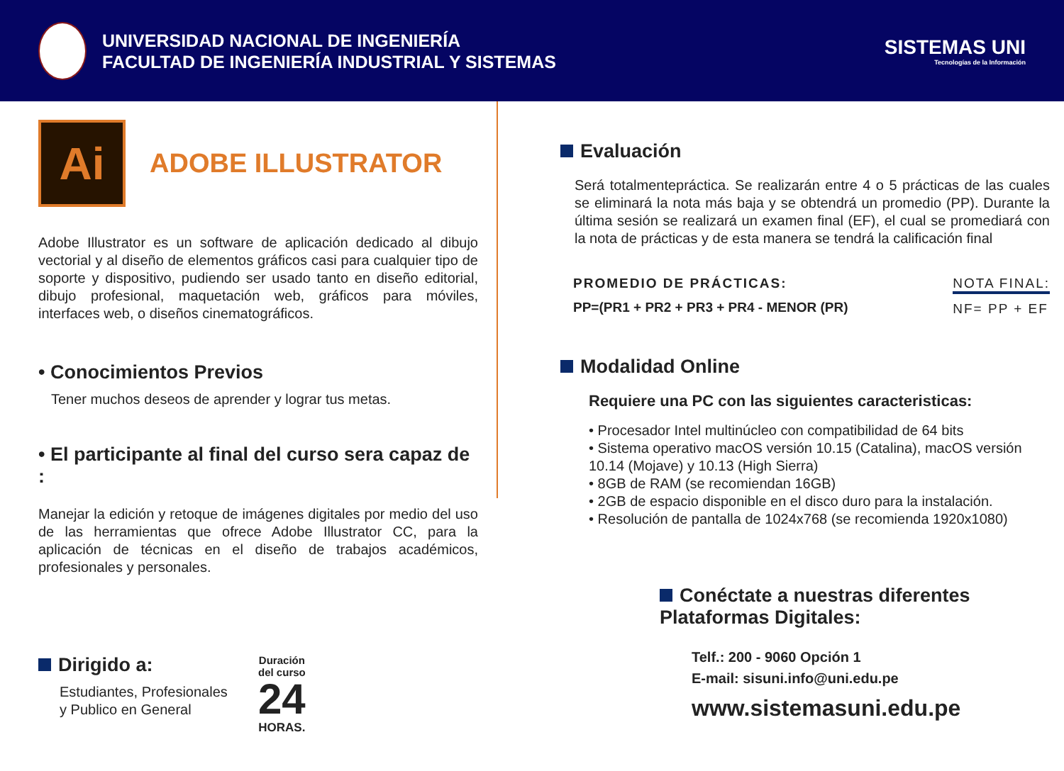UNIVERSIDAD NACIONAL DE INGENIERÍA
FACULTAD DE INGENIERÍA INDUSTRIAL Y SISTEMAS
SISTEMAS UNI
Tecnologías de la Información
Ai
ADOBE ILLUSTRATOR
Adobe Illustrator es un software de aplicación dedicado al dibujo vectorial y al diseño de elementos gráficos casi para cualquier tipo de soporte y dispositivo, pudiendo ser usado tanto en diseño editorial, dibujo profesional, maquetación web, gráficos para móviles, interfaces web, o diseños cinematográficos.
• Conocimientos Previos
Tener muchos deseos de aprender y lograr tus metas.
• El participante al final del curso sera capaz de :
Manejar la edición y retoque de imágenes digitales por medio del uso de las herramientas que ofrece Adobe Illustrator CC, para la aplicación de técnicas en el diseño de trabajos académicos, profesionales y personales.
Dirigido a:
Estudiantes, Profesionales
y Publico en General
Duración
del curso
24
HORAS.
Evaluación
Será totalmentepráctica. Se realizarán entre 4 o 5 prácticas de las cuales se eliminará la nota más baja y se obtendrá un promedio (PP). Durante la última sesión se realizará un examen final (EF), el cual se promediará con la nota de prácticas y de esta manera se tendrá la calificación final
PROMEDIO DE PRÁCTICAS:
PP=(PR1 + PR2 + PR3 + PR4 - MENOR (PR)
NOTA FINAL:
NF= PP + EF
Modalidad Online
Requiere una PC con las siguientes caracteristicas:
• Procesador Intel multinúcleo con compatibilidad de 64 bits
• Sistema operativo macOS versión 10.15 (Catalina), macOS versión 10.14 (Mojave) y 10.13 (High Sierra)
• 8GB de RAM (se recomiendan 16GB)
• 2GB de espacio disponible en el disco duro para la instalación.
• Resolución de pantalla de 1024x768 (se recomienda 1920x1080)
Conéctate a nuestras diferentes
Plataformas Digitales:
Telf.: 200 - 9060 Opción 1
E-mail: sisuni.info@uni.edu.pe
www.sistemasuni.edu.pe